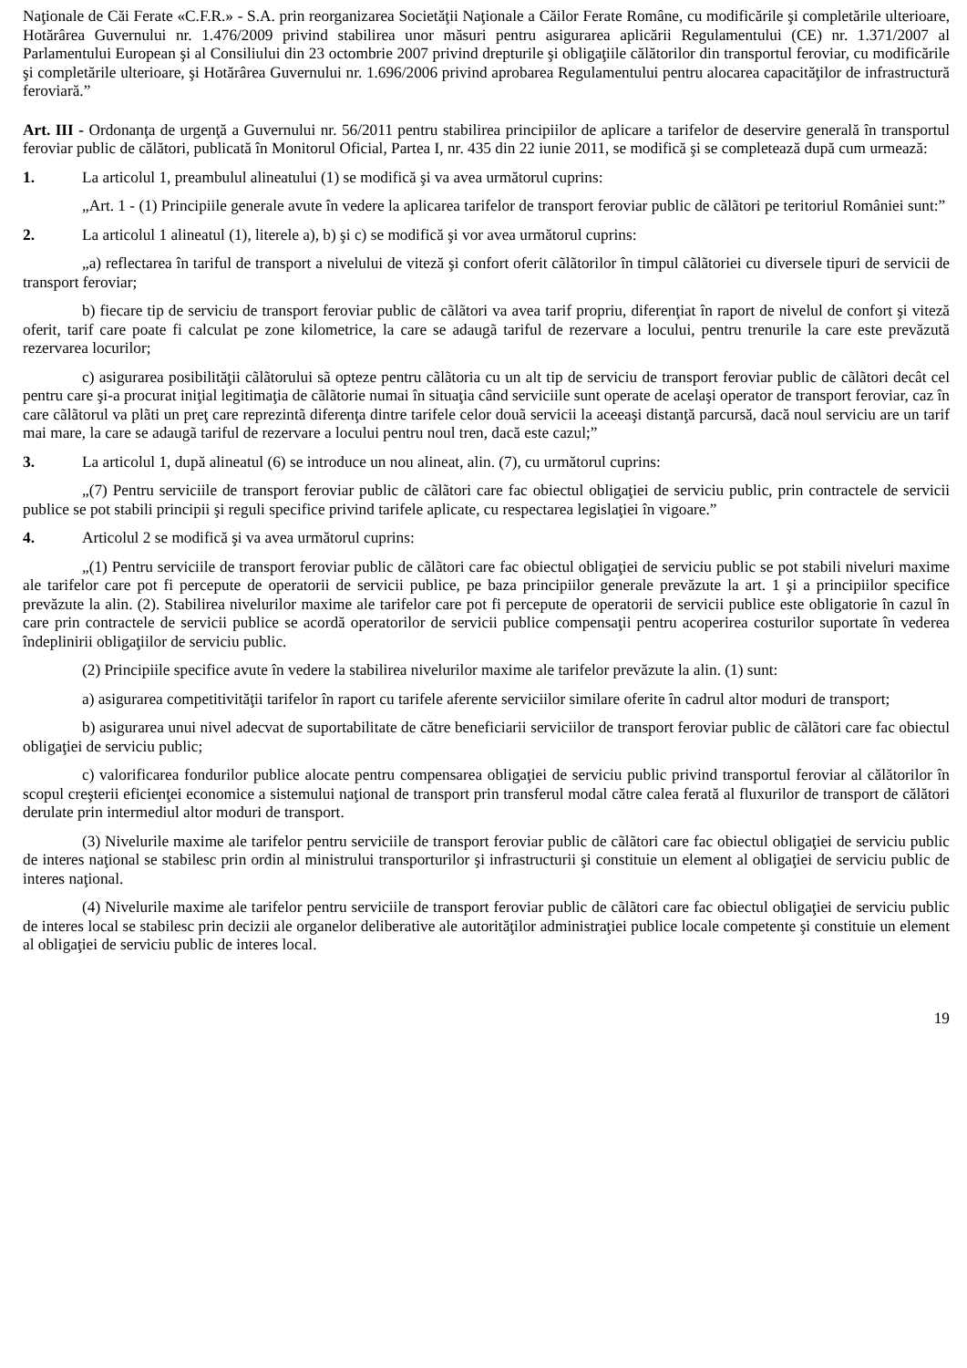Naţionale de Căi Ferate «C.F.R.» - S.A. prin reorganizarea Societăţii Naţionale a Căilor Ferate Române, cu modificările şi completările ulterioare, Hotărârea Guvernului nr. 1.476/2009 privind stabilirea unor măsuri pentru asigurarea aplicării Regulamentului (CE) nr. 1.371/2007 al Parlamentului European şi al Consiliului din 23 octombrie 2007 privind drepturile şi obligaţiile călătorilor din transportul feroviar, cu modificările şi completările ulterioare, şi Hotărârea Guvernului nr. 1.696/2006 privind aprobarea Regulamentului pentru alocarea capacităţilor de infrastructură feroviară.”
Art. III - Ordonanţa de urgenţă a Guvernului nr. 56/2011 pentru stabilirea principiilor de aplicare a tarifelor de deservire generală în transportul feroviar public de călători, publicată în Monitorul Oficial, Partea I, nr. 435 din 22 iunie 2011, se modifică şi se completează după cum urmează:
1. La articolul 1, preambulul alineatului (1) se modifică şi va avea următorul cuprins:
„Art. 1 - (1) Principiile generale avute în vedere la aplicarea tarifelor de transport feroviar public de cãlãtori pe teritoriul României sunt:”
2. La articolul 1 alineatul (1), literele a), b) şi c) se modifică şi vor avea următorul cuprins:
„a) reflectarea în tariful de transport a nivelului de viteză şi confort oferit cãlãtorilor în timpul cãlãtoriei cu diversele tipuri de servicii de transport feroviar;
b) fiecare tip de serviciu de transport feroviar public de cãlãtori va avea tarif propriu, diferenţiat în raport de nivelul de confort şi viteză oferit, tarif care poate fi calculat pe zone kilometrice, la care se adaugã tariful de rezervare a locului, pentru trenurile la care este prevăzută rezervarea locurilor;
c) asigurarea posibilităţii cãlãtorului sã opteze pentru cãlãtoria cu un alt tip de serviciu de transport feroviar public de cãlãtori decât cel pentru care şi-a procurat iniţial legitimaţia de cãlãtorie numai în situaţia când serviciile sunt operate de acelaşi operator de transport feroviar, caz în care cãlãtorul va plãti un preţ care reprezintã diferenţa dintre tarifele celor douã servicii la aceeaşi distanţă parcursă, dacă noul serviciu are un tarif mai mare, la care se adaugã tariful de rezervare a locului pentru noul tren, dacă este cazul;”
3. La articolul 1, după alineatul (6) se introduce un nou alineat, alin. (7), cu următorul cuprins:
„(7) Pentru serviciile de transport feroviar public de cãlãtori care fac obiectul obligaţiei de serviciu public, prin contractele de servicii publice se pot stabili principii şi reguli specifice privind tarifele aplicate, cu respectarea legislaţiei în vigoare.”
4. Articolul 2 se modifică şi va avea următorul cuprins:
„(1) Pentru serviciile de transport feroviar public de cãlãtori care fac obiectul obligaţiei de serviciu public se pot stabili niveluri maxime ale tarifelor care pot fi percepute de operatorii de servicii publice, pe baza principiilor generale prevăzute la art. 1 şi a principiilor specifice prevăzute la alin. (2). Stabilirea nivelurilor maxime ale tarifelor care pot fi percepute de operatorii de servicii publice este obligatorie în cazul în care prin contractele de servicii publice se acordă operatorilor de servicii publice compensaţii pentru acoperirea costurilor suportate în vederea îndeplinirii obligaţiilor de serviciu public.
(2) Principiile specifice avute în vedere la stabilirea nivelurilor maxime ale tarifelor prevăzute la alin. (1) sunt:
a) asigurarea competitivităţii tarifelor în raport cu tarifele aferente serviciilor similare oferite în cadrul altor moduri de transport;
b) asigurarea unui nivel adecvat de suportabilitate de către beneficiarii serviciilor de transport feroviar public de cãlãtori care fac obiectul obligaţiei de serviciu public;
c) valorificarea fondurilor publice alocate pentru compensarea obligaţiei de serviciu public privind transportul feroviar al călătorilor în scopul creşterii eficienţei economice a sistemului naţional de transport prin transferul modal către calea ferată al fluxurilor de transport de călători derulate prin intermediul altor moduri de transport.
(3) Nivelurile maxime ale tarifelor pentru serviciile de transport feroviar public de cãlãtori care fac obiectul obligaţiei de serviciu public de interes naţional se stabilesc prin ordin al ministrului transporturilor şi infrastructurii şi constituie un element al obligaţiei de serviciu public de interes naţional.
(4) Nivelurile maxime ale tarifelor pentru serviciile de transport feroviar public de cãlãtori care fac obiectul obligaţiei de serviciu public de interes local se stabilesc prin decizii ale organelor deliberative ale autorităţilor administraţiei publice locale competente şi constituie un element al obligaţiei de serviciu public de interes local.
19